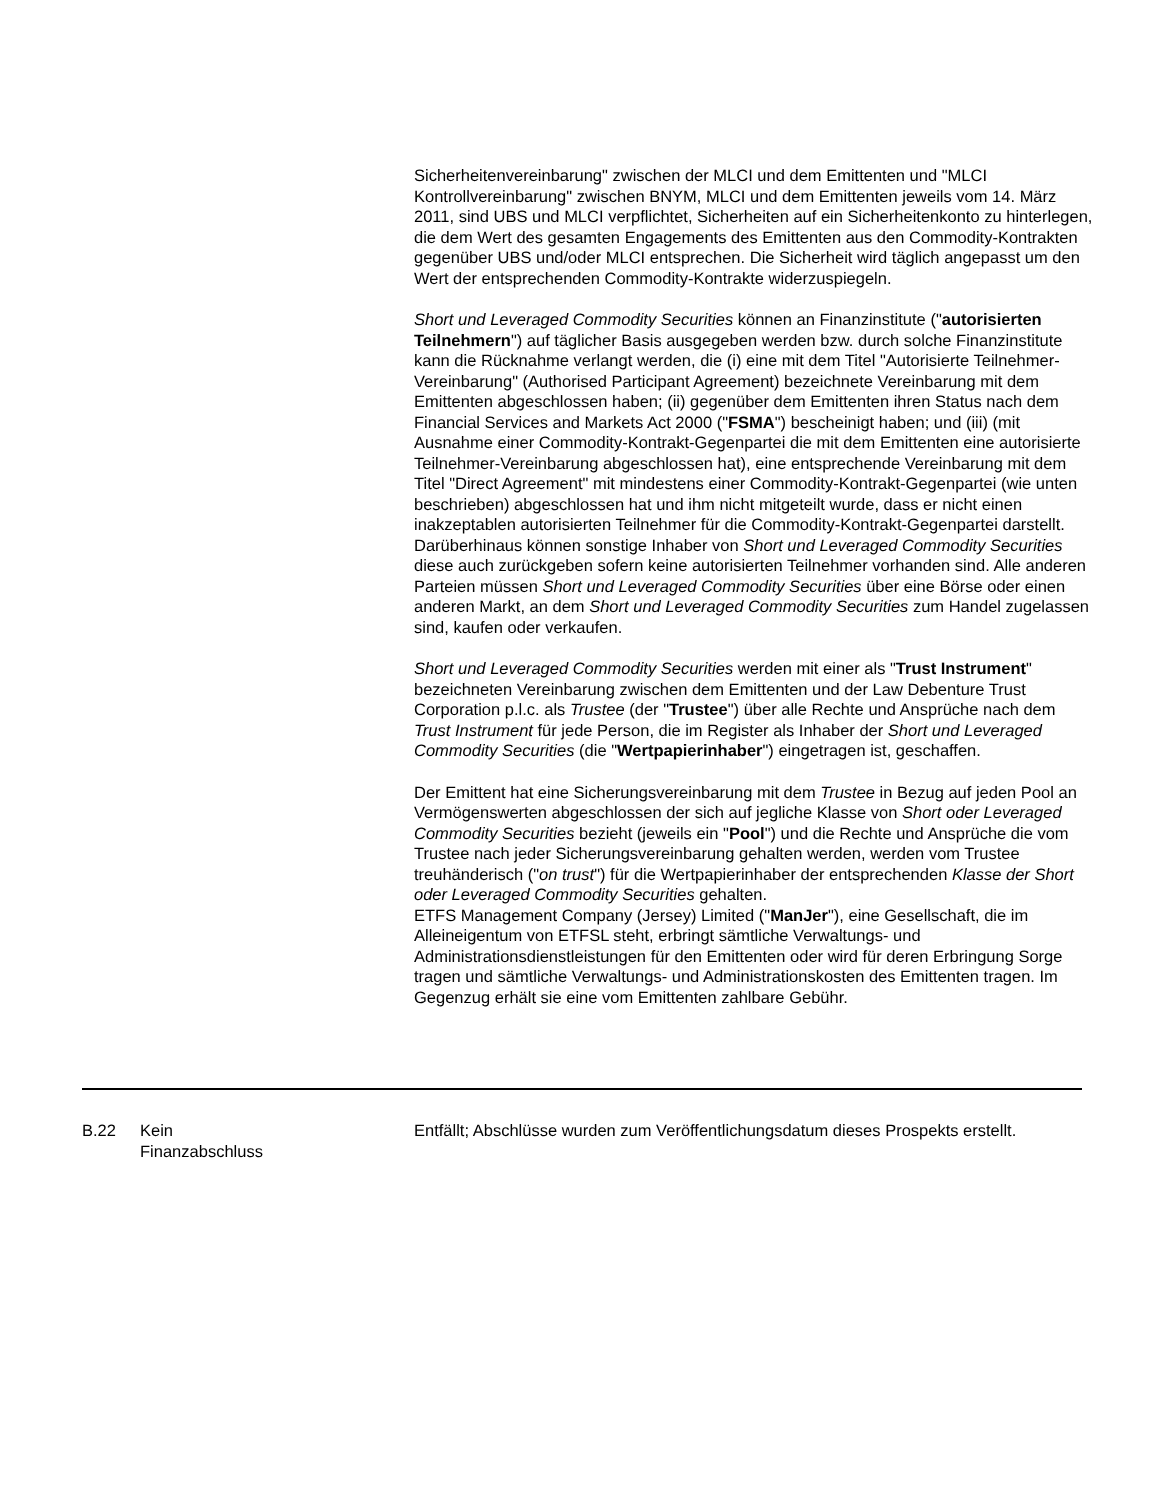Sicherheitenvereinbarung" zwischen der MLCI und dem Emittenten und "MLCI Kontrollvereinbarung" zwischen BNYM, MLCI und dem Emittenten jeweils vom 14. März 2011, sind UBS und MLCI verpflichtet, Sicherheiten auf ein Sicherheitenkonto zu hinterlegen, die dem Wert des gesamten Engagements des Emittenten aus den Commodity-Kontrakten gegenüber UBS und/oder MLCI entsprechen. Die Sicherheit wird täglich angepasst um den Wert der entsprechenden Commodity-Kontrakte widerzuspiegeln.
Short und Leveraged Commodity Securities können an Finanzinstitute ("autorisierten Teilnehmern") auf täglicher Basis ausgegeben werden bzw. durch solche Finanzinstitute kann die Rücknahme verlangt werden, die (i) eine mit dem Titel "Autorisierte Teilnehmer-Vereinbarung" (Authorised Participant Agreement) bezeichnete Vereinbarung mit dem Emittenten abgeschlossen haben; (ii) gegenüber dem Emittenten ihren Status nach dem Financial Services and Markets Act 2000 ("FSMA") bescheinigt haben; und (iii) (mit Ausnahme einer Commodity-Kontrakt-Gegenpartei die mit dem Emittenten eine autorisierte Teilnehmer-Vereinbarung abgeschlossen hat), eine entsprechende Vereinbarung mit dem Titel "Direct Agreement" mit mindestens einer Commodity-Kontrakt-Gegenpartei (wie unten beschrieben) abgeschlossen hat und ihm nicht mitgeteilt wurde, dass er nicht einen inakzeptablen autorisierten Teilnehmer für die Commodity-Kontrakt-Gegenpartei darstellt. Darüberhinaus können sonstige Inhaber von Short und Leveraged Commodity Securities diese auch zurückgeben sofern keine autorisierten Teilnehmer vorhanden sind. Alle anderen Parteien müssen Short und Leveraged Commodity Securities über eine Börse oder einen anderen Markt, an dem Short und Leveraged Commodity Securities zum Handel zugelassen sind, kaufen oder verkaufen.
Short und Leveraged Commodity Securities werden mit einer als "Trust Instrument" bezeichneten Vereinbarung zwischen dem Emittenten und der Law Debenture Trust Corporation p.l.c. als Trustee (der "Trustee") über alle Rechte und Ansprüche nach dem Trust Instrument für jede Person, die im Register als Inhaber der Short und Leveraged Commodity Securities (die "Wertpapierinhaber") eingetragen ist, geschaffen.
Der Emittent hat eine Sicherungsvereinbarung mit dem Trustee in Bezug auf jeden Pool an Vermögenswerten abgeschlossen der sich auf jegliche Klasse von Short oder Leveraged Commodity Securities bezieht (jeweils ein "Pool") und die Rechte und Ansprüche die vom Trustee nach jeder Sicherungsvereinbarung gehalten werden, werden vom Trustee treuhänderisch ("on trust") für die Wertpapierinhaber der entsprechenden Klasse der Short oder Leveraged Commodity Securities gehalten.
ETFS Management Company (Jersey) Limited ("ManJer"), eine Gesellschaft, die im Alleineigentum von ETFSL steht, erbringt sämtliche Verwaltungs- und Administrationsdienstleistungen für den Emittenten oder wird für deren Erbringung Sorge tragen und sämtliche Verwaltungs- und Administrationskosten des Emittenten tragen. Im Gegenzug erhält sie eine vom Emittenten zahlbare Gebühr.
| B.22 | Kein Finanzabschluss | Entfällt; Abschlüsse wurden zum Veröffentlichungsdatum dieses Prospekts erstellt. |